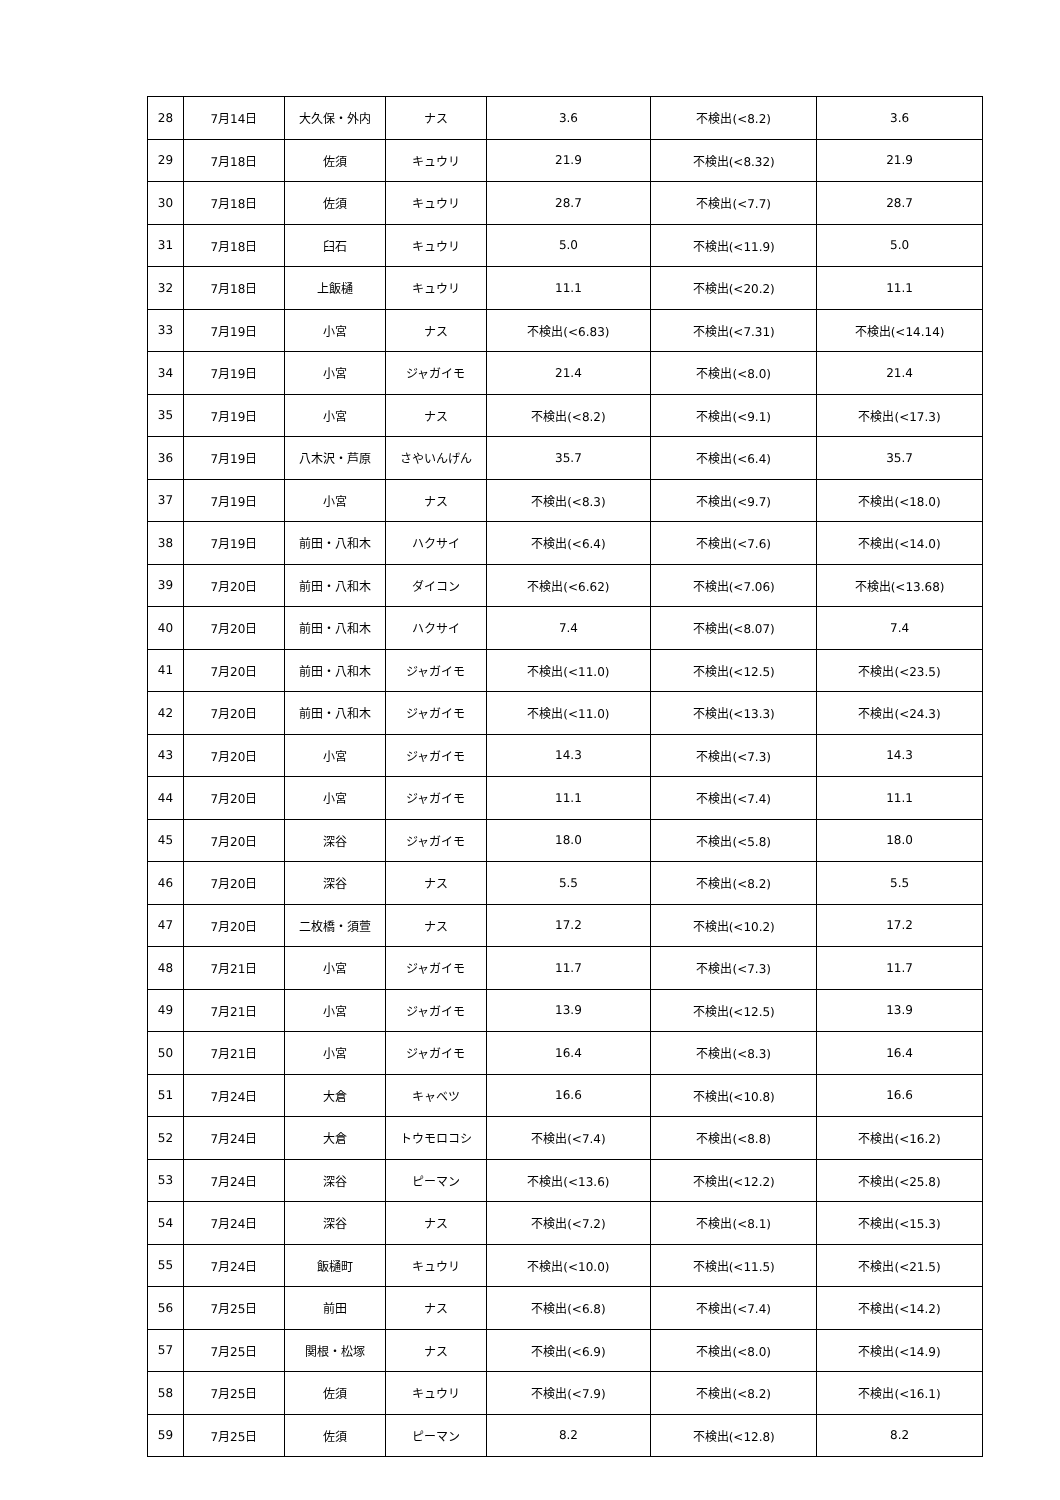| 28 | 7月14日 | 大久保・外内 | ナス | 3.6 | 不検出(<8.2) | 3.6 |
| 29 | 7月18日 | 佐須 | キュウリ | 21.9 | 不検出(<8.32) | 21.9 |
| 30 | 7月18日 | 佐須 | キュウリ | 28.7 | 不検出(<7.7) | 28.7 |
| 31 | 7月18日 | 臼石 | キュウリ | 5.0 | 不検出(<11.9) | 5.0 |
| 32 | 7月18日 | 上飯樋 | キュウリ | 11.1 | 不検出(<20.2) | 11.1 |
| 33 | 7月19日 | 小宮 | ナス | 不検出(<6.83) | 不検出(<7.31) | 不検出(<14.14) |
| 34 | 7月19日 | 小宮 | ジャガイモ | 21.4 | 不検出(<8.0) | 21.4 |
| 35 | 7月19日 | 小宮 | ナス | 不検出(<8.2) | 不検出(<9.1) | 不検出(<17.3) |
| 36 | 7月19日 | 八木沢・芦原 | さやいんげん | 35.7 | 不検出(<6.4) | 35.7 |
| 37 | 7月19日 | 小宮 | ナス | 不検出(<8.3) | 不検出(<9.7) | 不検出(<18.0) |
| 38 | 7月19日 | 前田・八和木 | ハクサイ | 不検出(<6.4) | 不検出(<7.6) | 不検出(<14.0) |
| 39 | 7月20日 | 前田・八和木 | ダイコン | 不検出(<6.62) | 不検出(<7.06) | 不検出(<13.68) |
| 40 | 7月20日 | 前田・八和木 | ハクサイ | 7.4 | 不検出(<8.07) | 7.4 |
| 41 | 7月20日 | 前田・八和木 | ジャガイモ | 不検出(<11.0) | 不検出(<12.5) | 不検出(<23.5) |
| 42 | 7月20日 | 前田・八和木 | ジャガイモ | 不検出(<11.0) | 不検出(<13.3) | 不検出(<24.3) |
| 43 | 7月20日 | 小宮 | ジャガイモ | 14.3 | 不検出(<7.3) | 14.3 |
| 44 | 7月20日 | 小宮 | ジャガイモ | 11.1 | 不検出(<7.4) | 11.1 |
| 45 | 7月20日 | 深谷 | ジャガイモ | 18.0 | 不検出(<5.8) | 18.0 |
| 46 | 7月20日 | 深谷 | ナス | 5.5 | 不検出(<8.2) | 5.5 |
| 47 | 7月20日 | 二枚橋・須萱 | ナス | 17.2 | 不検出(<10.2) | 17.2 |
| 48 | 7月21日 | 小宮 | ジャガイモ | 11.7 | 不検出(<7.3) | 11.7 |
| 49 | 7月21日 | 小宮 | ジャガイモ | 13.9 | 不検出(<12.5) | 13.9 |
| 50 | 7月21日 | 小宮 | ジャガイモ | 16.4 | 不検出(<8.3) | 16.4 |
| 51 | 7月24日 | 大倉 | キャベツ | 16.6 | 不検出(<10.8) | 16.6 |
| 52 | 7月24日 | 大倉 | トウモロコシ | 不検出(<7.4) | 不検出(<8.8) | 不検出(<16.2) |
| 53 | 7月24日 | 深谷 | ピーマン | 不検出(<13.6) | 不検出(<12.2) | 不検出(<25.8) |
| 54 | 7月24日 | 深谷 | ナス | 不検出(<7.2) | 不検出(<8.1) | 不検出(<15.3) |
| 55 | 7月24日 | 飯樋町 | キュウリ | 不検出(<10.0) | 不検出(<11.5) | 不検出(<21.5) |
| 56 | 7月25日 | 前田 | ナス | 不検出(<6.8) | 不検出(<7.4) | 不検出(<14.2) |
| 57 | 7月25日 | 関根・松塚 | ナス | 不検出(<6.9) | 不検出(<8.0) | 不検出(<14.9) |
| 58 | 7月25日 | 佐須 | キュウリ | 不検出(<7.9) | 不検出(<8.2) | 不検出(<16.1) |
| 59 | 7月25日 | 佐須 | ピーマン | 8.2 | 不検出(<12.8) | 8.2 |